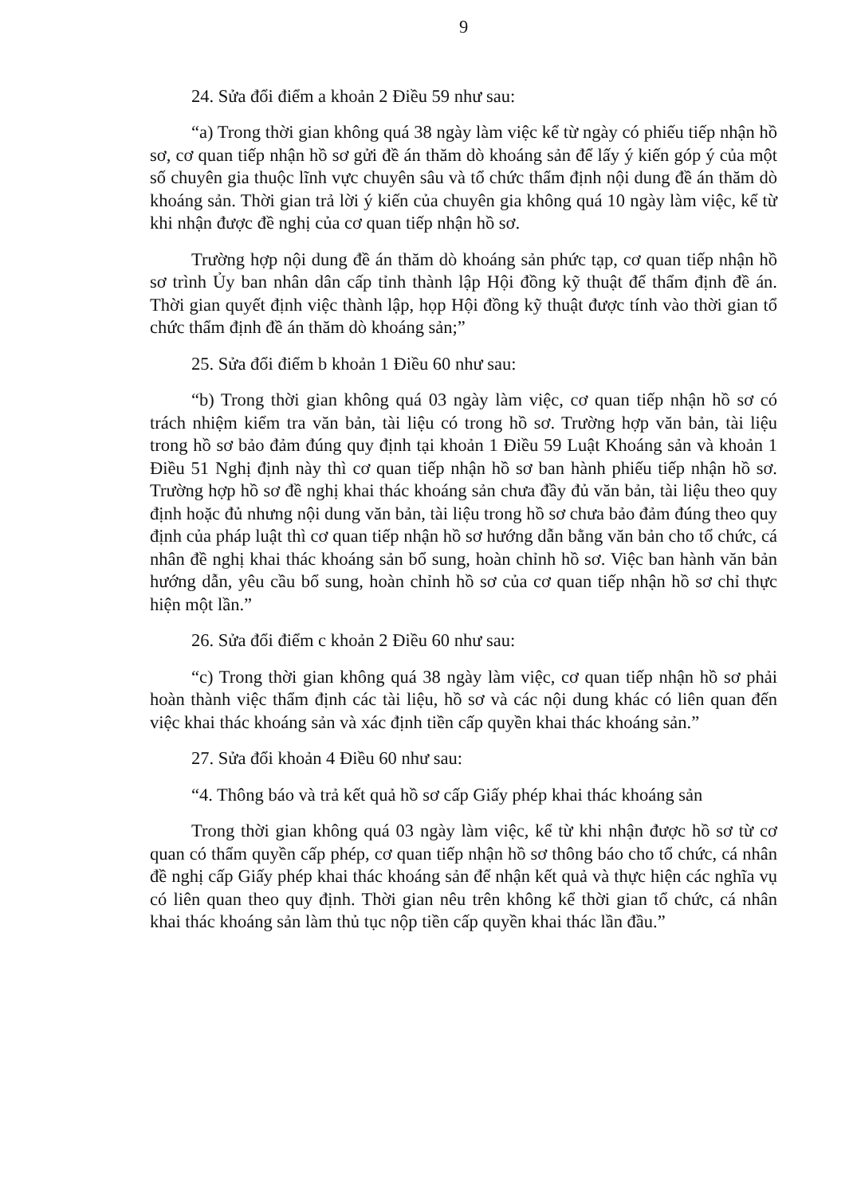9
24. Sửa đổi điểm a khoản 2 Điều 59 như sau:
“a) Trong thời gian không quá 38 ngày làm việc kể từ ngày có phiếu tiếp nhận hồ sơ, cơ quan tiếp nhận hồ sơ gửi đề án thăm dò khoáng sản để lấy ý kiến góp ý của một số chuyên gia thuộc lĩnh vực chuyên sâu và tổ chức thẩm định nội dung đề án thăm dò khoáng sản. Thời gian trả lời ý kiến của chuyên gia không quá 10 ngày làm việc, kể từ khi nhận được đề nghị của cơ quan tiếp nhận hồ sơ.
Trường hợp nội dung đề án thăm dò khoáng sản phức tạp, cơ quan tiếp nhận hồ sơ trình Ủy ban nhân dân cấp tỉnh thành lập Hội đồng kỹ thuật để thẩm định đề án. Thời gian quyết định việc thành lập, họp Hội đồng kỹ thuật được tính vào thời gian tổ chức thẩm định đề án thăm dò khoáng sản;”
25. Sửa đổi điểm b khoản 1 Điều 60 như sau:
“b) Trong thời gian không quá 03 ngày làm việc, cơ quan tiếp nhận hồ sơ có trách nhiệm kiểm tra văn bản, tài liệu có trong hồ sơ. Trường hợp văn bản, tài liệu trong hồ sơ bảo đảm đúng quy định tại khoản 1 Điều 59 Luật Khoáng sản và khoản 1 Điều 51 Nghị định này thì cơ quan tiếp nhận hồ sơ ban hành phiếu tiếp nhận hồ sơ. Trường hợp hồ sơ đề nghị khai thác khoáng sản chưa đầy đủ văn bản, tài liệu theo quy định hoặc đủ nhưng nội dung văn bản, tài liệu trong hồ sơ chưa bảo đảm đúng theo quy định của pháp luật thì cơ quan tiếp nhận hồ sơ hướng dẫn bằng văn bản cho tổ chức, cá nhân đề nghị khai thác khoáng sản bổ sung, hoàn chỉnh hồ sơ. Việc ban hành văn bản hướng dẫn, yêu cầu bổ sung, hoàn chỉnh hồ sơ của cơ quan tiếp nhận hồ sơ chỉ thực hiện một lần.”
26. Sửa đổi điểm c khoản 2 Điều 60 như sau:
“c) Trong thời gian không quá 38 ngày làm việc, cơ quan tiếp nhận hồ sơ phải hoàn thành việc thẩm định các tài liệu, hồ sơ và các nội dung khác có liên quan đến việc khai thác khoáng sản và xác định tiền cấp quyền khai thác khoáng sản.”
27. Sửa đổi khoản 4 Điều 60 như sau:
“4. Thông báo và trả kết quả hồ sơ cấp Giấy phép khai thác khoáng sản
Trong thời gian không quá 03 ngày làm việc, kể từ khi nhận được hồ sơ từ cơ quan có thẩm quyền cấp phép, cơ quan tiếp nhận hồ sơ thông báo cho tổ chức, cá nhân đề nghị cấp Giấy phép khai thác khoáng sản để nhận kết quả và thực hiện các nghĩa vụ có liên quan theo quy định. Thời gian nêu trên không kể thời gian tổ chức, cá nhân khai thác khoáng sản làm thủ tục nộp tiền cấp quyền khai thác lần đầu.”